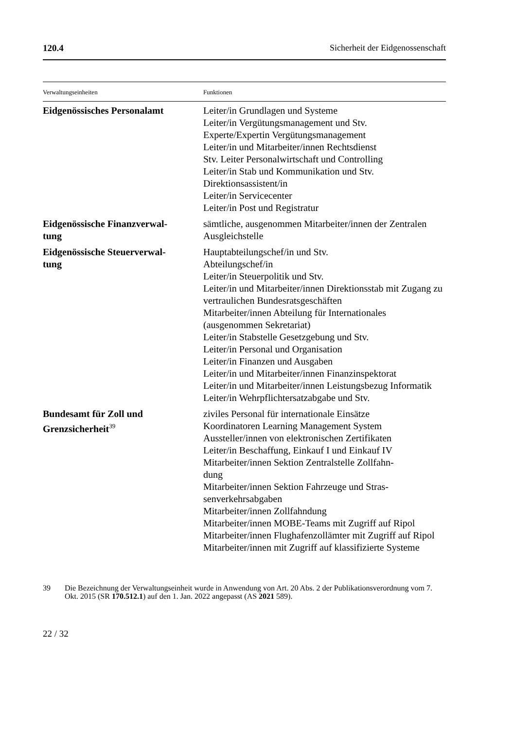120.4 Sicherheit der Eidgenossenschaft
| Verwaltungseinheiten | Funktionen |
| --- | --- |
| Eidgenössisches Personalamt | Leiter/in Grundlagen und Systeme Leiter/in Vergütungsmanagement und Stv. Experte/Expertin Vergütungsmanagement Leiter/in und Mitarbeiter/innen Rechtsdienst Stv. Leiter Personalwirtschaft und Controlling Leiter/in Stab und Kommunikation und Stv. Direktionsassistent/in Leiter/in Servicecenter Leiter/in Post und Registratur |
| Eidgenössische Finanzverwal- tung | sämtliche, ausgenommen Mitarbeiter/innen der Zentralen Ausgleichstelle |
| Eidgenössische Steuerverwal- tung | Hauptabteilungschef/in und Stv. Abteilungschef/in Leiter/in Steuerpolitik und Stv. Leiter/in und Mitarbeiter/innen Direktionsstab mit Zugang zu vertraulichen Bundesratsgeschäften Mitarbeiter/innen Abteilung für Internationales (ausgenommen Sekretariat) Leiter/in Stabstelle Gesetzgebung und Stv. Leiter/in Personal und Organisation Leiter/in Finanzen und Ausgaben Leiter/in und Mitarbeiter/innen Finanzinspektorat Leiter/in und Mitarbeiter/innen Leistungsbezug Informatik Leiter/in Wehrpflichtersatzabgabe und Stv. |
| Bundesamt für Zoll und Grenzsicherheit<sup>39</sup> | ziviles Personal für internationale Einsätze Koordinatoren Learning Management System Aussteller/innen von elektronischen Zertifikaten Leiter/in Beschaffung, Einkauf I und Einkauf IV Mitarbeiter/innen Sektion Zentralstelle Zollfahn- dung Mitarbeiter/innen Sektion Fahrzeuge und Stras- senverkehrsabgaben Mitarbeiter/innen Zollfahndung Mitarbeiter/innen MOBE-Teams mit Zugriff auf Ripol Mitarbeiter/innen Flughafenzollämter mit Zugriff auf Ripol Mitarbeiter/innen mit Zugriff auf klassifizierte Systeme |
39 Die Bezeichnung der Verwaltungseinheit wurde in Anwendung von Art. 20 Abs. 2 der Publikationsverordnung vom 7. Okt. 2015 (SR 170.512.1) auf den 1. Jan. 2022 angepasst (AS 2021 589).
22 / 32